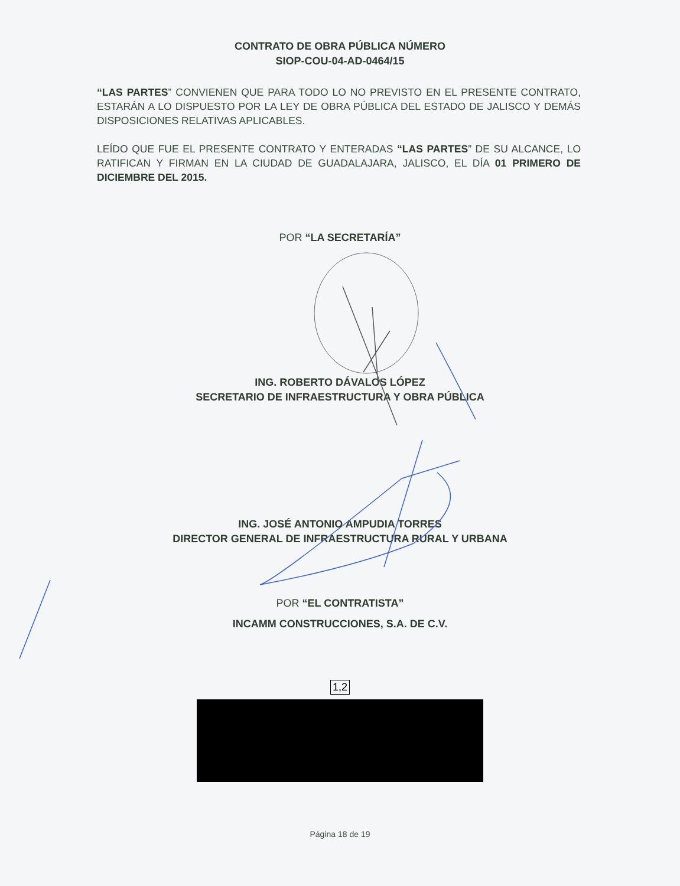CONTRATO DE OBRA PÚBLICA NÚMERO
SIOP-COU-04-AD-0464/15
“LAS PARTES” CONVIENEN QUE PARA TODO LO NO PREVISTO EN EL PRESENTE CONTRATO, ESTARÁN A LO DISPUESTO POR LA LEY DE OBRA PÚBLICA DEL ESTADO DE JALISCO Y DEMÁS DISPOSICIONES RELATIVAS APLICABLES.
LEÍDO QUE FUE EL PRESENTE CONTRATO Y ENTERADAS “LAS PARTES” DE SU ALCANCE, LO RATIFICAN Y FIRMAN EN LA CIUDAD DE GUADALAJARA, JALISCO, EL DÍA 01 PRIMERO DE DICIEMBRE DEL 2015.
POR “LA SECRETARÍA”
ING. ROBERTO DÁVALOS LÓPEZ
SECRETARIO DE INFRAESTRUCTURA Y OBRA PÚBLICA
ING. JOSÉ ANTONIO AMPUDIA TORRES
DIRECTOR GENERAL DE INFRAESTRUCTURA RURAL Y URBANA
POR “EL CONTRATISTA”
INCAMM CONSTRUCCIONES, S.A. DE C.V.
1,2
Página 18 de 19